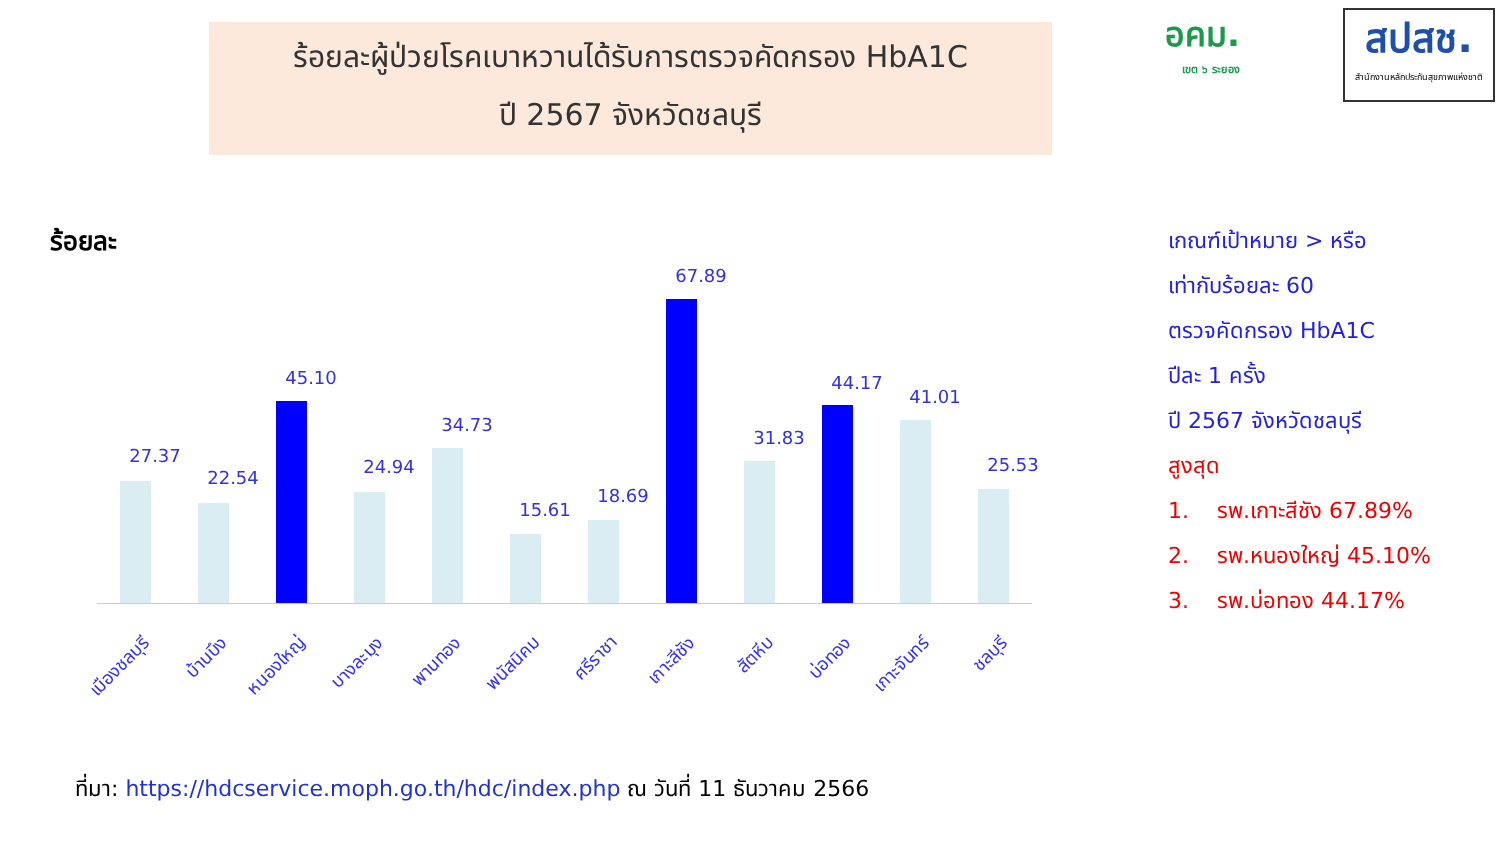ร้อยละผู้ป่วยโรคเบาหวานได้รับการตรวจคัดกรอง HbA1C
ปี 2567 จังหวัดชลบุรี
อคม.
เขต ๖ ระยอง
สปสช.
สำนักงานหลักประกันสุขภาพแห่งชาติ
ร้อยละ
27.37
22.54
45.10
24.94
34.73
15.61
18.69
67.89
31.83
44.17
41.01
25.53
เมืองชลบุรี บ้านบึง หนองใหญ่ บางละมุง พานทอง พนัสนิคม ศรีราชา เกาะสีชัง สัตหีบ บ่อทอง เกาะจันทร์ ชลบุรี
เกณฑ์เป้าหมาย > หรือ
เท่ากับร้อยละ 60
ตรวจคัดกรอง HbA1C
ปีละ 1 ครั้ง
ปี 2567 จังหวัดชลบุรี
สูงสุด
1. รพ.เกาะสีชัง 67.89%
2. รพ.หนองใหญ่ 45.10%
3. รพ.บ่อทอง 44.17%
ที่มา: https://hdcservice.moph.go.th/hdc/index.php ณ วันที่ 11 ธันวาคม 2566